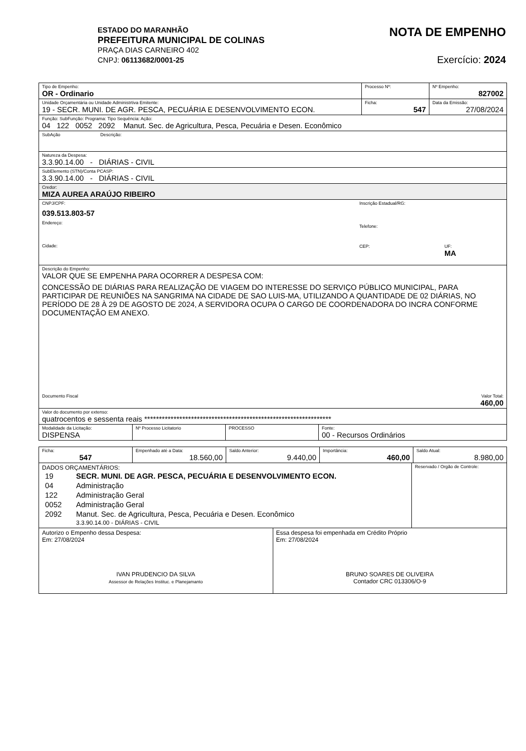ESTADO DO MARANHÃO
PREFEITURA MUNICIPAL DE COLINAS
PRAÇA DIAS CARNEIRO 402
CNPJ: 06113682/0001-25
NOTA DE EMPENHO
Exercício: 2024
Tipo de Empenho:
OR - Ordinario
Processo Nº: Nº Empenho:
827002
Unidade Orçamentária ou Unidade Administrtiva Emitente:
19 - SECR. MUNI. DE AGR. PESCA, PECUÁRIA E DESENVOLVIMENTO ECON.
Ficha:
547
Data da Emissão:
27/08/2024
Função: SubFunção: Programa: Tipo Sequência: Ação:
04 122 0052 2092 Manut. Sec. de Agricultura, Pesca, Pecuária e Desen. Econômico
SubAção Descrição:
Natureza da Despesa:
3.3.90.14.00 - DIÁRIAS - CIVIL
SubElemento (STN)/Conta PCASP:
3.3.90.14.00 - DIÁRIAS - CIVIL
Credor:
MIZA AUREA ARAÚJO RIBEIRO
CNPJ/CPF:
039.513.803-57
Endereço:
Cidade:
Inscrição Estadual/RG:
Telefone:
CEP: UF:
MA
Descrição do Empenho:
VALOR QUE SE EMPENHA PARA OCORRER A DESPESA COM:
CONCESSÃO DE DIÁRIAS PARA REALIZAÇÃO DE VIAGEM DO INTERESSE DO SERVIÇO PÚBLICO MUNICIPAL, PARA PARTICIPAR DE REUNIÕES NA SANGRIMA NA CIDADE DE SAO LUIS-MA, UTILIZANDO A QUANTIDADE DE 02 DIÁRIAS, NO PERÍODO DE 28 À 29 DE AGOSTO DE 2024, A SERVIDORA OCUPA O CARGO DE COORDENADORA DO INCRA CONFORME DOCUMENTAÇÃO EM ANEXO.
Documento Fiscal Valor Total:
460,00
Valor do documento por extenso:
quatrocentos e sessenta reais ****************************************************************
Modalidade da Licitação:
DISPENSA
Nº Processo Licitatorio
PROCESSO Fonte:
00 - Recursos Ordinários
Ficha:
547
Empenhado até a Data:
18.560,00
Saldo Anterior:
9.440,00
Importância:
460,00
Saldo Atual:
8.980,00
DADOS ORÇAMENTÁRIOS:
| 19 | SECR. MUNI. DE AGR. PESCA, PECUÁRIA E DESENVOLVIMENTO ECON. |
| 04 | Administração |
| 122 | Administração Geral |
| 0052 | Administração Geral |
| 2092 | Manut. Sec. de Agricultura, Pesca, Pecuária e Desen. Econômico |
| | 3.3.90.14.00 - DIÁRIAS - CIVIL |
Reservado / Orgão de Controle:
Autorizo o Empenho dessa Despesa:
Em: 27/08/2024
IVAN PRUDENCIO DA SILVA
Assessor de Relações Instituc. e Planejamanto
Essa despesa foi empenhada em Crédito Próprio
Em: 27/08/2024
BRUNO SOARES DE OLIVEIRA
Contador CRC 013306/O-9